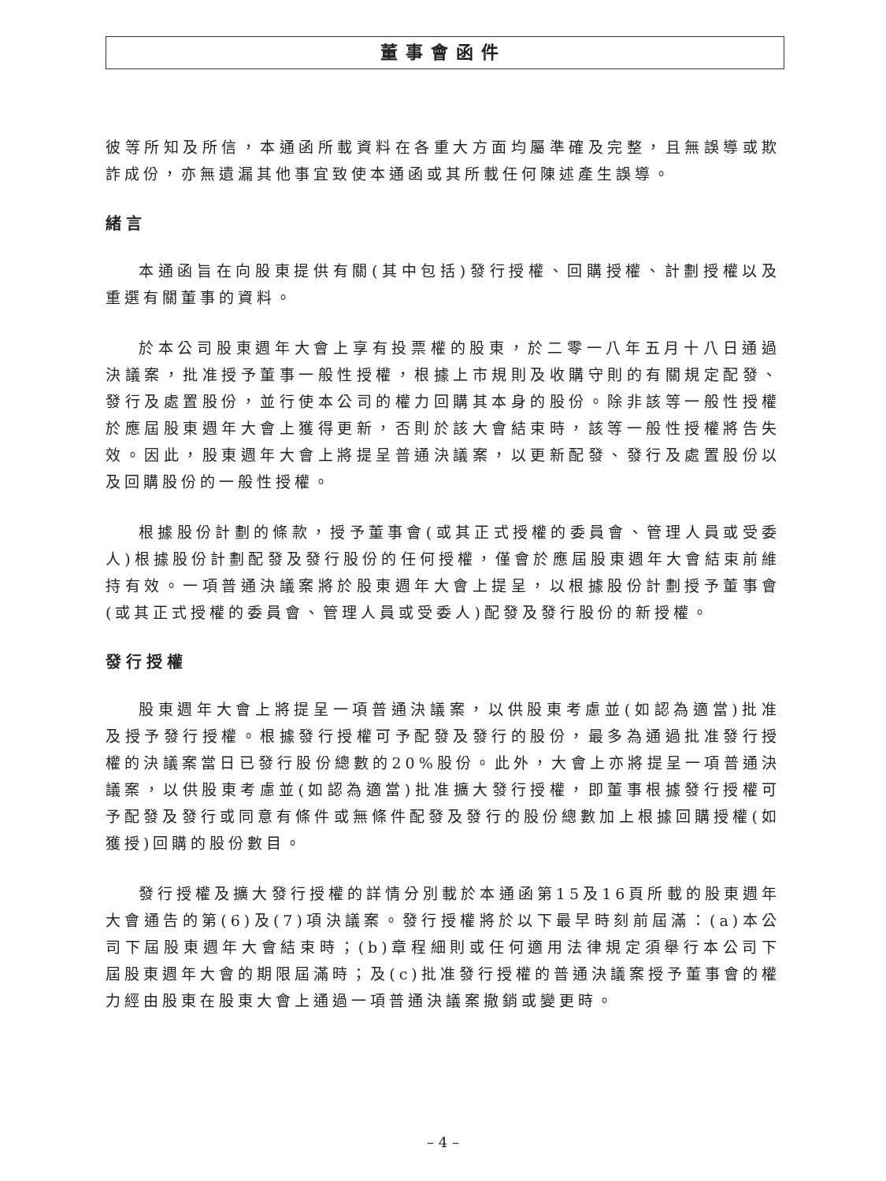董事會函件
彼等所知及所信，本通函所載資料在各重大方面均屬準確及完整，且無誤導或欺詐成份，亦無遺漏其他事宜致使本通函或其所載任何陳述產生誤導。
緒言
本通函旨在向股東提供有關(其中包括)發行授權、回購授權、計劃授權以及重選有關董事的資料。
於本公司股東週年大會上享有投票權的股東，於二零一八年五月十八日通過決議案，批准授予董事一般性授權，根據上市規則及收購守則的有關規定配發、發行及處置股份，並行使本公司的權力回購其本身的股份。除非該等一般性授權於應屆股東週年大會上獲得更新，否則於該大會結束時，該等一般性授權將告失效。因此，股東週年大會上將提呈普通決議案，以更新配發、發行及處置股份以及回購股份的一般性授權。
根據股份計劃的條款，授予董事會(或其正式授權的委員會、管理人員或受委人)根據股份計劃配發及發行股份的任何授權，僅會於應屆股東週年大會結束前維持有效。一項普通決議案將於股東週年大會上提呈，以根據股份計劃授予董事會(或其正式授權的委員會、管理人員或受委人)配發及發行股份的新授權。
發行授權
股東週年大會上將提呈一項普通決議案，以供股東考慮並(如認為適當)批准及授予發行授權。根據發行授權可予配發及發行的股份，最多為通過批准發行授權的決議案當日已發行股份總數的20%股份。此外，大會上亦將提呈一項普通決議案，以供股東考慮並(如認為適當)批准擴大發行授權，即董事根據發行授權可予配發及發行或同意有條件或無條件配發及發行的股份總數加上根據回購授權(如獲授)回購的股份數目。
發行授權及擴大發行授權的詳情分別載於本通函第15及16頁所載的股東週年大會通告的第(6)及(7)項決議案。發行授權將於以下最早時刻前屆滿：(a)本公司下屆股東週年大會結束時；(b)章程細則或任何適用法律規定須舉行本公司下屆股東週年大會的期限屆滿時；及(c)批准發行授權的普通決議案授予董事會的權力經由股東在股東大會上通過一項普通決議案撤銷或變更時。
– 4 –